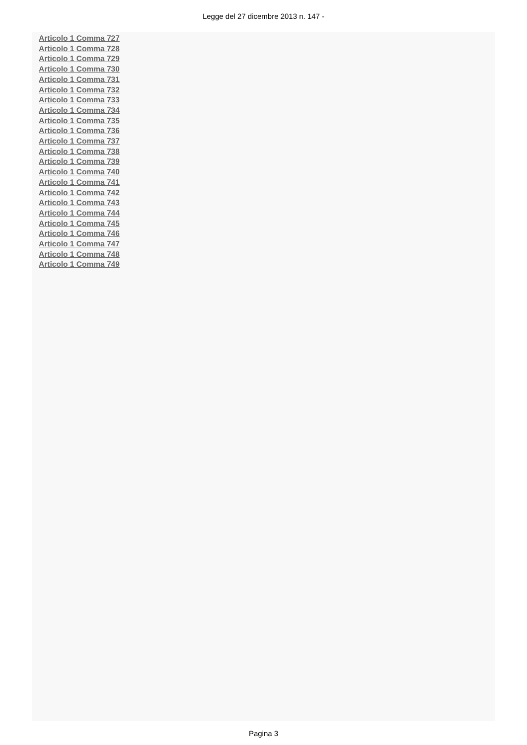Legge del 27 dicembre 2013 n. 147 -
Articolo 1 Comma 727
Articolo 1 Comma 728
Articolo 1 Comma 729
Articolo 1 Comma 730
Articolo 1 Comma 731
Articolo 1 Comma 732
Articolo 1 Comma 733
Articolo 1 Comma 734
Articolo 1 Comma 735
Articolo 1 Comma 736
Articolo 1 Comma 737
Articolo 1 Comma 738
Articolo 1 Comma 739
Articolo 1 Comma 740
Articolo 1 Comma 741
Articolo 1 Comma 742
Articolo 1 Comma 743
Articolo 1 Comma 744
Articolo 1 Comma 745
Articolo 1 Comma 746
Articolo 1 Comma 747
Articolo 1 Comma 748
Articolo 1 Comma 749
Pagina 3